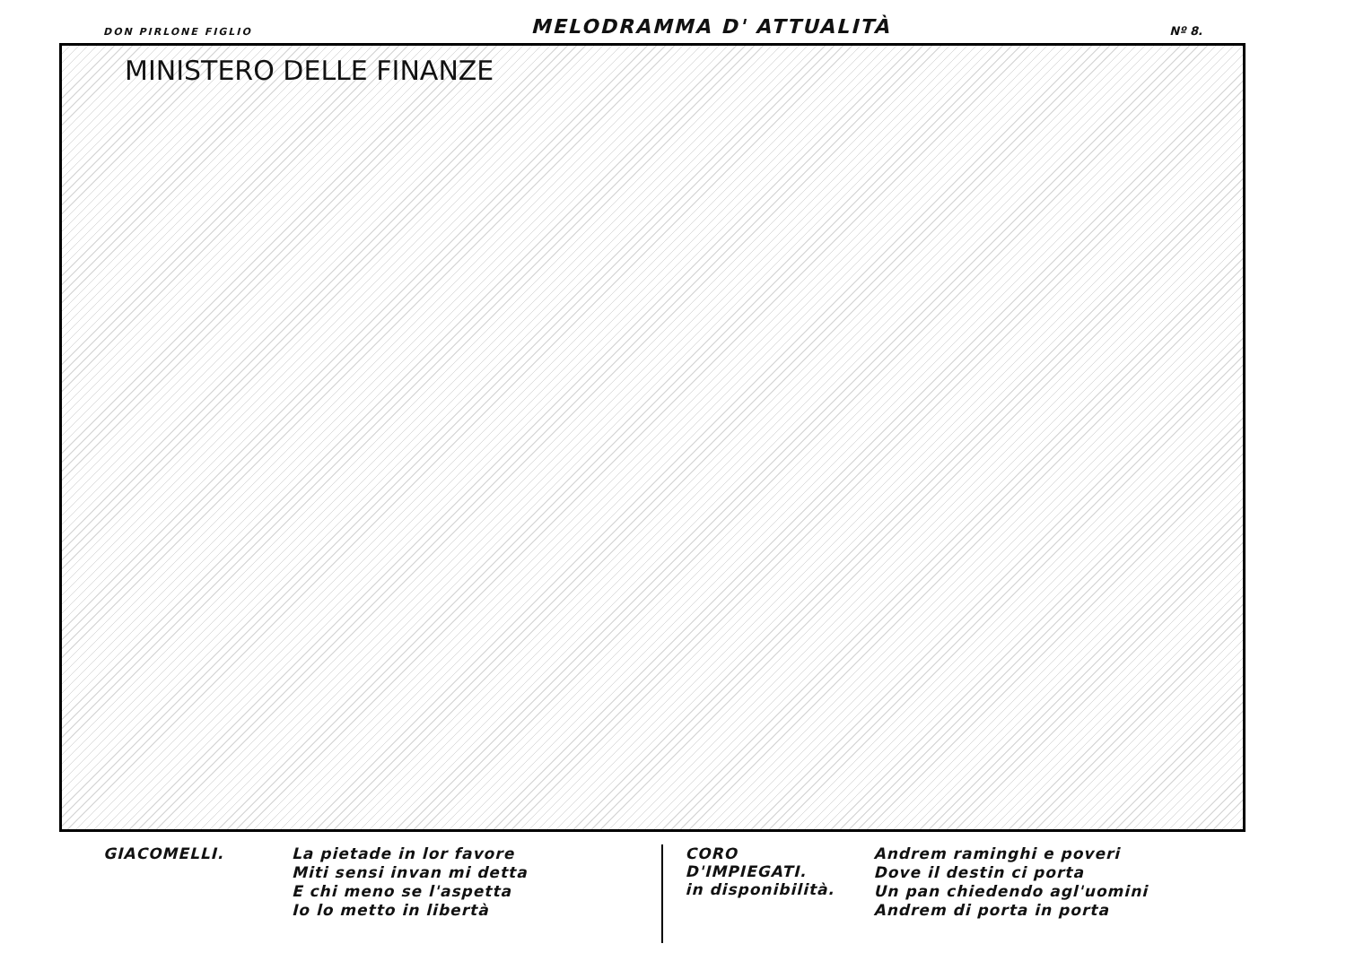DON PIRLONE FIGLIO MELODRAMMA D' ATTUALITÀ Nº 8.
MINISTERO DELLE FINANZE
GIACOMELLI.
La pietade in lor favore
Miti sensi invan mi detta
E chi meno se l'aspetta
Io lo metto in libertà
CORO D'IMPIEGATI.
in disponibilità.
Andrem raminghi e poveri
Dove il destin ci porta
Un pan chiedendo agl'uomini
Andrem di porta in porta